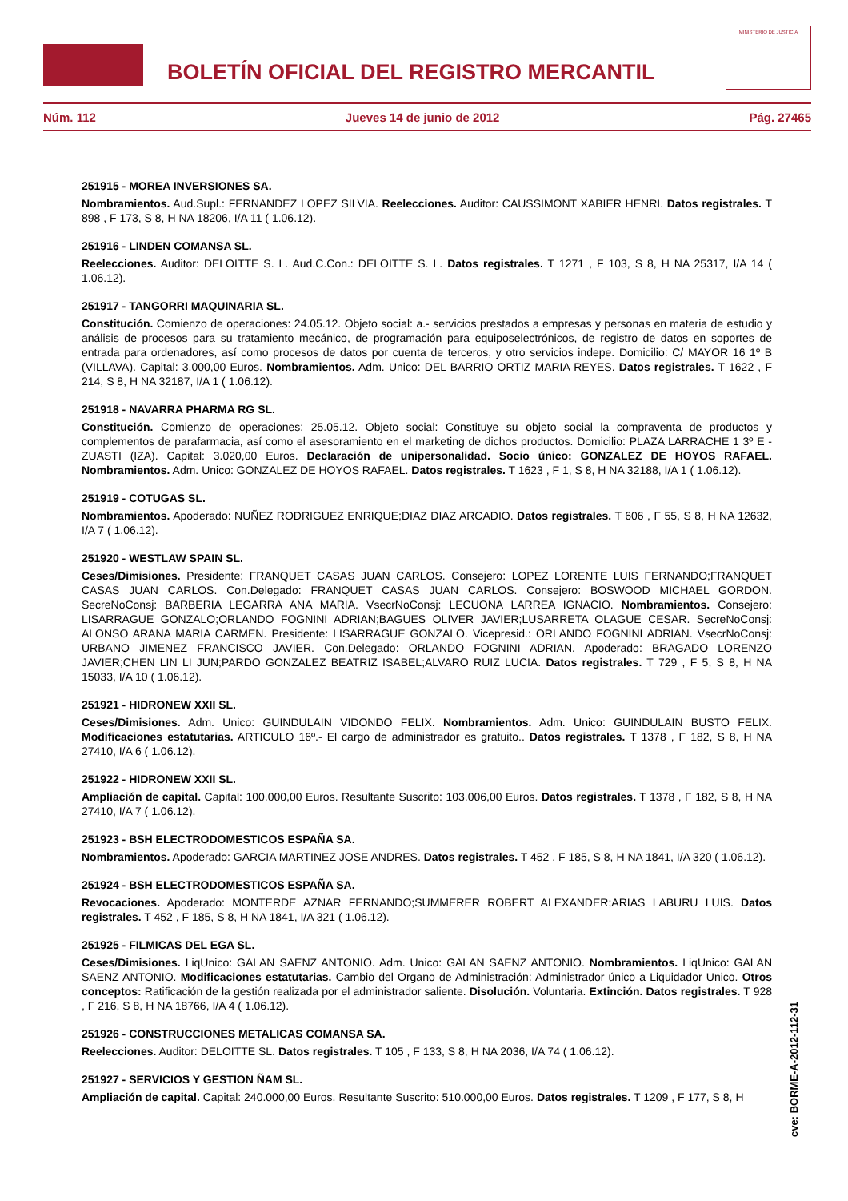BOLETÍN OFICIAL DEL REGISTRO MERCANTIL
MINISTERIO DE JUSTICIA
Núm. 112 Jueves 14 de junio de 2012 Pág. 27465
251915 - MOREA INVERSIONES SA.
Nombramientos. Aud.Supl.: FERNANDEZ LOPEZ SILVIA. Reelecciones. Auditor: CAUSSIMONT XABIER HENRI. Datos registrales. T 898 , F 173, S 8, H NA 18206, I/A 11 ( 1.06.12).
251916 - LINDEN COMANSA SL.
Reelecciones. Auditor: DELOITTE S. L. Aud.C.Con.: DELOITTE S. L. Datos registrales. T 1271 , F 103, S 8, H NA 25317, I/A 14 ( 1.06.12).
251917 - TANGORRI MAQUINARIA SL.
Constitución. Comienzo de operaciones: 24.05.12. Objeto social: a.- servicios prestados a empresas y personas en materia de estudio y análisis de procesos para su tratamiento mecánico, de programación para equiposelectrónicos, de registro de datos en soportes de entrada para ordenadores, así como procesos de datos por cuenta de terceros, y otro servicios indepe. Domicilio: C/ MAYOR 16 1º B (VILLAVA). Capital: 3.000,00 Euros. Nombramientos. Adm. Unico: DEL BARRIO ORTIZ MARIA REYES. Datos registrales. T 1622 , F 214, S 8, H NA 32187, I/A 1 ( 1.06.12).
251918 - NAVARRA PHARMA RG SL.
Constitución. Comienzo de operaciones: 25.05.12. Objeto social: Constituye su objeto social la compraventa de productos y complementos de parafarmacia, así como el asesoramiento en el marketing de dichos productos. Domicilio: PLAZA LARRACHE 1 3º E - ZUASTI (IZA). Capital: 3.020,00 Euros. Declaración de unipersonalidad. Socio único: GONZALEZ DE HOYOS RAFAEL. Nombramientos. Adm. Unico: GONZALEZ DE HOYOS RAFAEL. Datos registrales. T 1623 , F 1, S 8, H NA 32188, I/A 1 ( 1.06.12).
251919 - COTUGAS SL.
Nombramientos. Apoderado: NUÑEZ RODRIGUEZ ENRIQUE;DIAZ DIAZ ARCADIO. Datos registrales. T 606 , F 55, S 8, H NA 12632, I/A 7 ( 1.06.12).
251920 - WESTLAW SPAIN SL.
Ceses/Dimisiones. Presidente: FRANQUET CASAS JUAN CARLOS. Consejero: LOPEZ LORENTE LUIS FERNANDO;FRANQUET CASAS JUAN CARLOS. Con.Delegado: FRANQUET CASAS JUAN CARLOS. Consejero: BOSWOOD MICHAEL GORDON. SecreNoConsj: BARBERIA LEGARRA ANA MARIA. VsecrNoConsj: LECUONA LARREA IGNACIO. Nombramientos. Consejero: LISARRAGUE GONZALO;ORLANDO FOGNINI ADRIAN;BAGUES OLIVER JAVIER;LUSARRETA OLAGUE CESAR. SecreNoConsj: ALONSO ARANA MARIA CARMEN. Presidente: LISARRAGUE GONZALO. Vicepresid.: ORLANDO FOGNINI ADRIAN. VsecrNoConsj: URBANO JIMENEZ FRANCISCO JAVIER. Con.Delegado: ORLANDO FOGNINI ADRIAN. Apoderado: BRAGADO LORENZO JAVIER;CHEN LIN LI JUN;PARDO GONZALEZ BEATRIZ ISABEL;ALVARO RUIZ LUCIA. Datos registrales. T 729 , F 5, S 8, H NA 15033, I/A 10 ( 1.06.12).
251921 - HIDRONEW XXII SL.
Ceses/Dimisiones. Adm. Unico: GUINDULAIN VIDONDO FELIX. Nombramientos. Adm. Unico: GUINDULAIN BUSTO FELIX. Modificaciones estatutarias. ARTICULO 16º.- El cargo de administrador es gratuito.. Datos registrales. T 1378 , F 182, S 8, H NA 27410, I/A 6 ( 1.06.12).
251922 - HIDRONEW XXII SL.
Ampliación de capital. Capital: 100.000,00 Euros. Resultante Suscrito: 103.006,00 Euros. Datos registrales. T 1378 , F 182, S 8, H NA 27410, I/A 7 ( 1.06.12).
251923 - BSH ELECTRODOMESTICOS ESPAÑA SA.
Nombramientos. Apoderado: GARCIA MARTINEZ JOSE ANDRES. Datos registrales. T 452 , F 185, S 8, H NA 1841, I/A 320 ( 1.06.12).
251924 - BSH ELECTRODOMESTICOS ESPAÑA SA.
Revocaciones. Apoderado: MONTERDE AZNAR FERNANDO;SUMMERER ROBERT ALEXANDER;ARIAS LABURU LUIS. Datos registrales. T 452 , F 185, S 8, H NA 1841, I/A 321 ( 1.06.12).
251925 - FILMICAS DEL EGA SL.
Ceses/Dimisiones. LiqUnico: GALAN SAENZ ANTONIO. Adm. Unico: GALAN SAENZ ANTONIO. Nombramientos. LiqUnico: GALAN SAENZ ANTONIO. Modificaciones estatutarias. Cambio del Organo de Administración: Administrador único a Liquidador Unico. Otros conceptos: Ratificación de la gestión realizada por el administrador saliente. Disolución. Voluntaria. Extinción. Datos registrales. T 928 , F 216, S 8, H NA 18766, I/A 4 ( 1.06.12).
251926 - CONSTRUCCIONES METALICAS COMANSA SA.
Reelecciones. Auditor: DELOITTE SL. Datos registrales. T 105 , F 133, S 8, H NA 2036, I/A 74 ( 1.06.12).
251927 - SERVICIOS Y GESTION ÑAM SL.
Ampliación de capital. Capital: 240.000,00 Euros. Resultante Suscrito: 510.000,00 Euros. Datos registrales. T 1209 , F 177, S 8, H
cve: BORME-A-2012-112-31